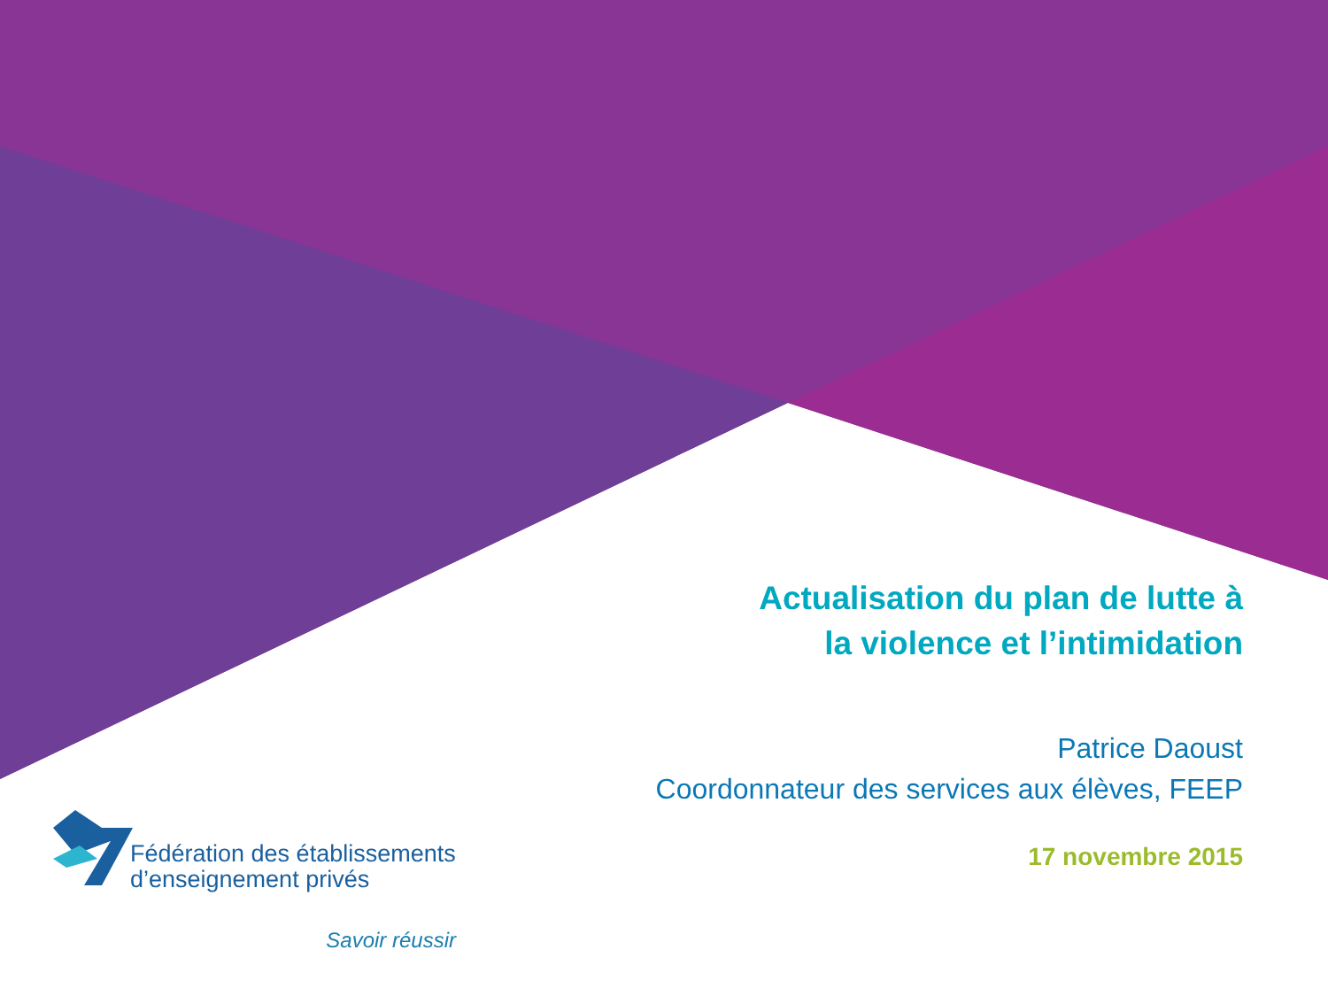Actualisation du plan de lutte à
la violence et l’intimidation
Patrice Daoust
Coordonnateur des services aux élèves, FEEP
17 novembre 2015
Fédération des établissements
d’enseignement privés
Savoir réussir